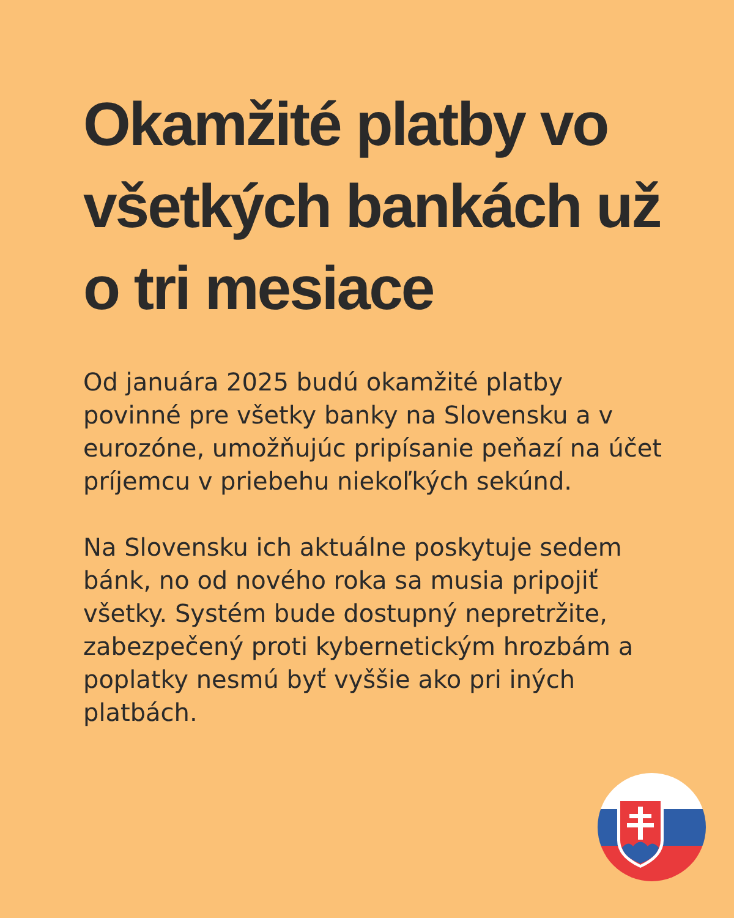Okamžité platby vo všetkých bankách už o tri mesiace
Od januára 2025 budú okamžité platby povinné pre všetky banky na Slovensku a v eurozóne, umožňujúc pripísanie peňazí na účet príjemcu v priebehu niekoľkých sekúnd.
Na Slovensku ich aktuálne poskytuje sedem bánk, no od nového roka sa musia pripojiť všetky. Systém bude dostupný nepretržite, zabezpečený proti kybernetickým hrozbám a poplatky nesmú byť vyššie ako pri iných platbách.